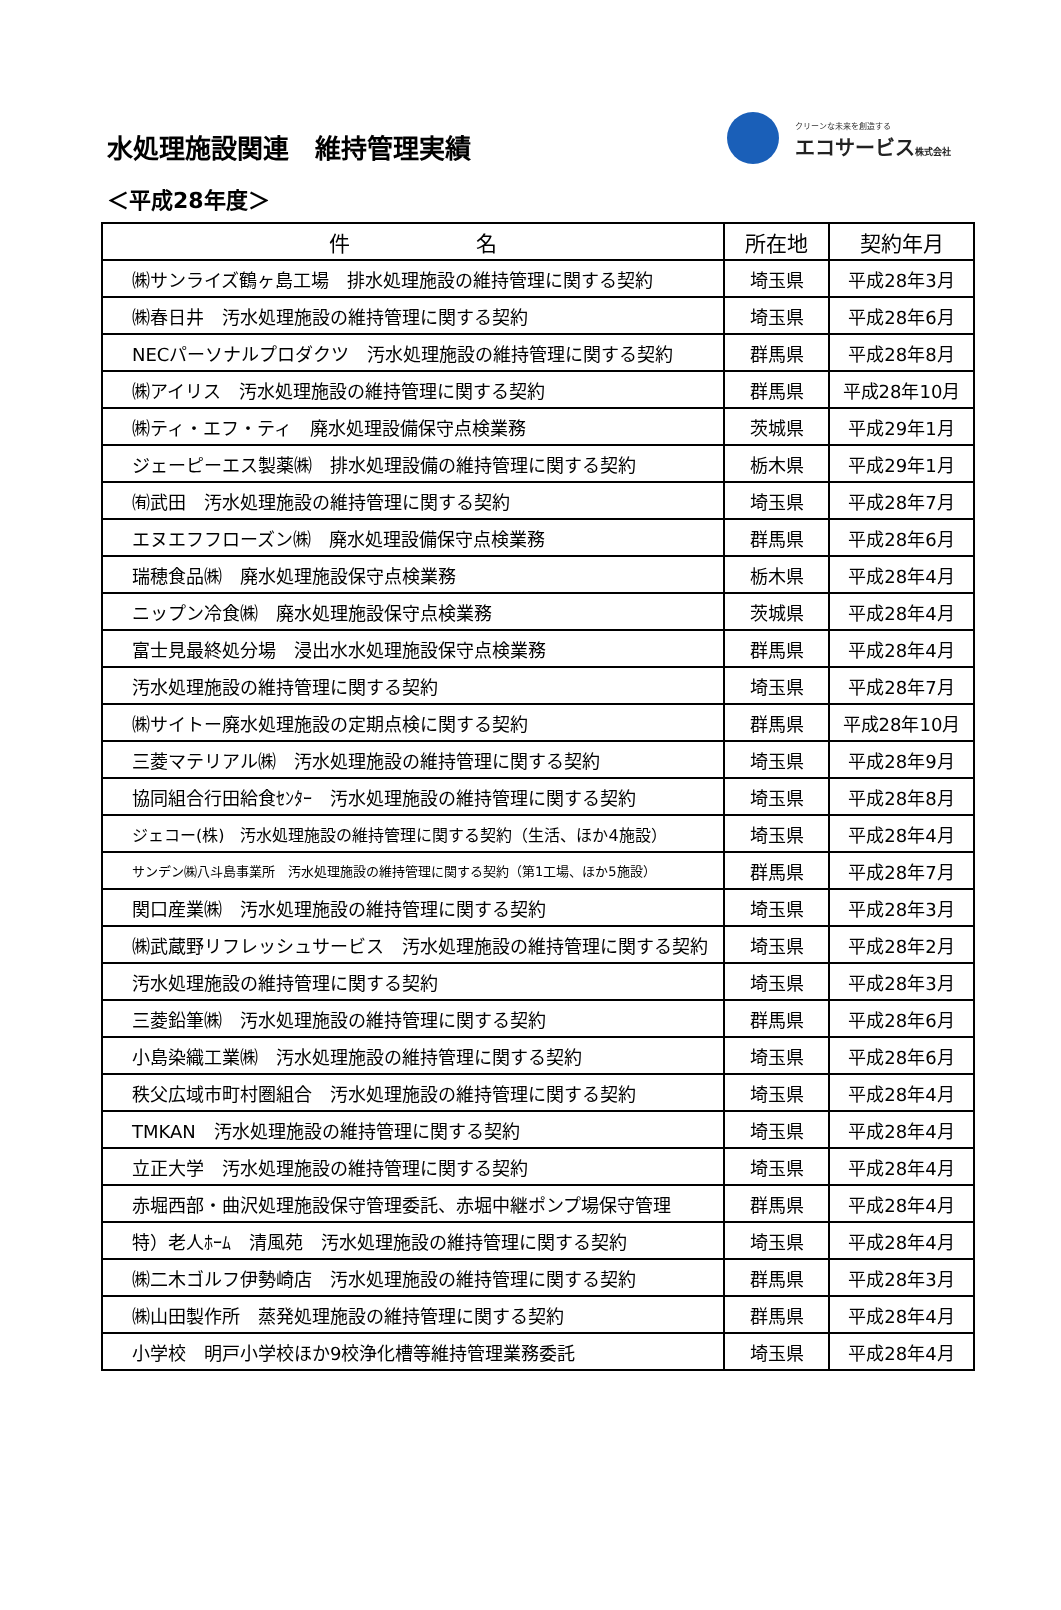水処理施設関連　維持管理実績
クリーンな未来を創造する
エコサービス株式会社
＜平成28年度＞
| 件 名 | 所在地 | 契約年月 |
| --- | --- | --- |
| ㈱サンライズ鶴ヶ島工場 排水処理施設の維持管理に関する契約 | 埼玉県 | 平成28年3月 |
| ㈱春日井 汚水処理施設の維持管理に関する契約 | 埼玉県 | 平成28年6月 |
| NECパーソナルプロダクツ 汚水処理施設の維持管理に関する契約 | 群馬県 | 平成28年8月 |
| ㈱アイリス 汚水処理施設の維持管理に関する契約 | 群馬県 | 平成28年10月 |
| ㈱ティ・エフ・ティ 廃水処理設備保守点検業務 | 茨城県 | 平成29年1月 |
| ジェーピーエス製薬㈱ 排水処理設備の維持管理に関する契約 | 栃木県 | 平成29年1月 |
| ㈲武田 汚水処理施設の維持管理に関する契約 | 埼玉県 | 平成28年7月 |
| エヌエフフローズン㈱ 廃水処理設備保守点検業務 | 群馬県 | 平成28年6月 |
| 瑞穂食品㈱ 廃水処理施設保守点検業務 | 栃木県 | 平成28年4月 |
| ニップン冷食㈱ 廃水処理施設保守点検業務 | 茨城県 | 平成28年4月 |
| 富士見最終処分場 浸出水水処理施設保守点検業務 | 群馬県 | 平成28年4月 |
| 汚水処理施設の維持管理に関する契約 | 埼玉県 | 平成28年7月 |
| ㈱サイトー廃水処理施設の定期点検に関する契約 | 群馬県 | 平成28年10月 |
| 三菱マテリアル㈱ 汚水処理施設の維持管理に関する契約 | 埼玉県 | 平成28年9月 |
| 協同組合行田給食ｾﾝﾀｰ 汚水処理施設の維持管理に関する契約 | 埼玉県 | 平成28年8月 |
| ジェコー(株) 汚水処理施設の維持管理に関する契約（生活、ほか4施設） | 埼玉県 | 平成28年4月 |
| サンデン㈱八斗島事業所 汚水処理施設の維持管理に関する契約（第1工場、ほか5施設） | 群馬県 | 平成28年7月 |
| 関口産業㈱ 汚水処理施設の維持管理に関する契約 | 埼玉県 | 平成28年3月 |
| ㈱武蔵野リフレッシュサービス 汚水処理施設の維持管理に関する契約 | 埼玉県 | 平成28年2月 |
| 汚水処理施設の維持管理に関する契約 | 埼玉県 | 平成28年3月 |
| 三菱鉛筆㈱ 汚水処理施設の維持管理に関する契約 | 群馬県 | 平成28年6月 |
| 小島染織工業㈱ 汚水処理施設の維持管理に関する契約 | 埼玉県 | 平成28年6月 |
| 秩父広域市町村圏組合 汚水処理施設の維持管理に関する契約 | 埼玉県 | 平成28年4月 |
| TMKAN 汚水処理施設の維持管理に関する契約 | 埼玉県 | 平成28年4月 |
| 立正大学 汚水処理施設の維持管理に関する契約 | 埼玉県 | 平成28年4月 |
| 赤堀西部・曲沢処理施設保守管理委託、赤堀中継ポンプ場保守管理 | 群馬県 | 平成28年4月 |
| 特）老人ﾎｰﾑ 清風苑 汚水処理施設の維持管理に関する契約 | 埼玉県 | 平成28年4月 |
| ㈱二木ゴルフ伊勢崎店 汚水処理施設の維持管理に関する契約 | 群馬県 | 平成28年3月 |
| ㈱山田製作所 蒸発処理施設の維持管理に関する契約 | 群馬県 | 平成28年4月 |
| 小学校 明戸小学校ほか9校浄化槽等維持管理業務委託 | 埼玉県 | 平成28年4月 |